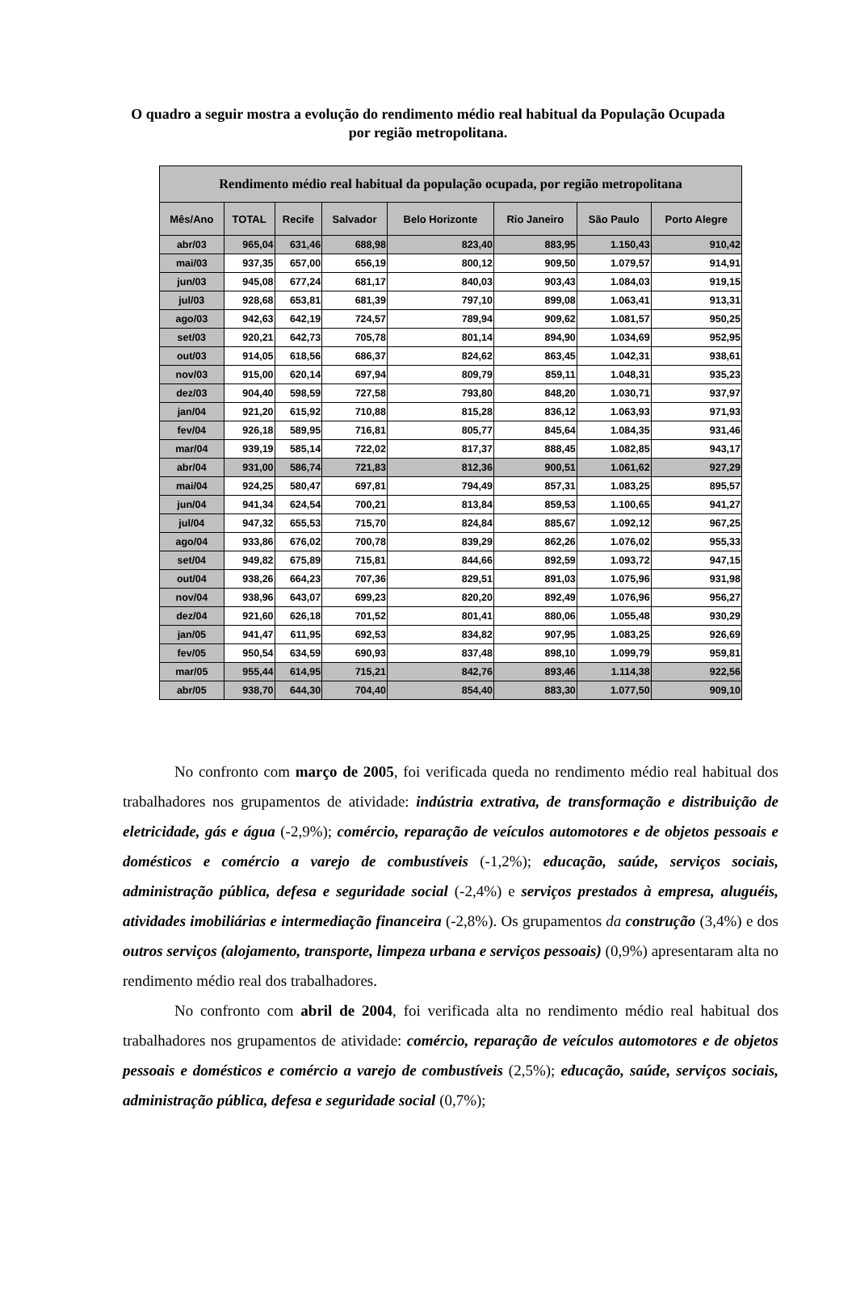O quadro a seguir mostra a evolução do rendimento médio real habitual da População Ocupada por região metropolitana.
| Rendimento médio real habitual da população ocupada, por região metropolitana | | | | | | | |
| --- | --- | --- | --- | --- | --- | --- | --- |
| Mês/Ano | TOTAL | Recife | Salvador | Belo Horizonte | Rio Janeiro | São Paulo | Porto Alegre |
| abr/03 | 965,04 | 631,46 | 688,98 | 823,40 | 883,95 | 1.150,43 | 910,42 |
| mai/03 | 937,35 | 657,00 | 656,19 | 800,12 | 909,50 | 1.079,57 | 914,91 |
| jun/03 | 945,08 | 677,24 | 681,17 | 840,03 | 903,43 | 1.084,03 | 919,15 |
| jul/03 | 928,68 | 653,81 | 681,39 | 797,10 | 899,08 | 1.063,41 | 913,31 |
| ago/03 | 942,63 | 642,19 | 724,57 | 789,94 | 909,62 | 1.081,57 | 950,25 |
| set/03 | 920,21 | 642,73 | 705,78 | 801,14 | 894,90 | 1.034,69 | 952,95 |
| out/03 | 914,05 | 618,56 | 686,37 | 824,62 | 863,45 | 1.042,31 | 938,61 |
| nov/03 | 915,00 | 620,14 | 697,94 | 809,79 | 859,11 | 1.048,31 | 935,23 |
| dez/03 | 904,40 | 598,59 | 727,58 | 793,80 | 848,20 | 1.030,71 | 937,97 |
| jan/04 | 921,20 | 615,92 | 710,88 | 815,28 | 836,12 | 1.063,93 | 971,93 |
| fev/04 | 926,18 | 589,95 | 716,81 | 805,77 | 845,64 | 1.084,35 | 931,46 |
| mar/04 | 939,19 | 585,14 | 722,02 | 817,37 | 888,45 | 1.082,85 | 943,17 |
| abr/04 | 931,00 | 586,74 | 721,83 | 812,36 | 900,51 | 1.061,62 | 927,29 |
| mai/04 | 924,25 | 580,47 | 697,81 | 794,49 | 857,31 | 1.083,25 | 895,57 |
| jun/04 | 941,34 | 624,54 | 700,21 | 813,84 | 859,53 | 1.100,65 | 941,27 |
| jul/04 | 947,32 | 655,53 | 715,70 | 824,84 | 885,67 | 1.092,12 | 967,25 |
| ago/04 | 933,86 | 676,02 | 700,78 | 839,29 | 862,26 | 1.076,02 | 955,33 |
| set/04 | 949,82 | 675,89 | 715,81 | 844,66 | 892,59 | 1.093,72 | 947,15 |
| out/04 | 938,26 | 664,23 | 707,36 | 829,51 | 891,03 | 1.075,96 | 931,98 |
| nov/04 | 938,96 | 643,07 | 699,23 | 820,20 | 892,49 | 1.076,96 | 956,27 |
| dez/04 | 921,60 | 626,18 | 701,52 | 801,41 | 880,06 | 1.055,48 | 930,29 |
| jan/05 | 941,47 | 611,95 | 692,53 | 834,82 | 907,95 | 1.083,25 | 926,69 |
| fev/05 | 950,54 | 634,59 | 690,93 | 837,48 | 898,10 | 1.099,79 | 959,81 |
| mar/05 | 955,44 | 614,95 | 715,21 | 842,76 | 893,46 | 1.114,38 | 922,56 |
| abr/05 | 938,70 | 644,30 | 704,40 | 854,40 | 883,30 | 1.077,50 | 909,10 |
No confronto com março de 2005, foi verificada queda no rendimento médio real habitual dos trabalhadores nos grupamentos de atividade: indústria extrativa, de transformação e distribuição de eletricidade, gás e água (-2,9%); comércio, reparação de veículos automotores e de objetos pessoais e domésticos e comércio a varejo de combustíveis (-1,2%); educação, saúde, serviços sociais, administração pública, defesa e seguridade social (-2,4%) e serviços prestados à empresa, aluguéis, atividades imobiliárias e intermediação financeira (-2,8%). Os grupamentos da construção (3,4%) e dos outros serviços (alojamento, transporte, limpeza urbana e serviços pessoais) (0,9%) apresentaram alta no rendimento médio real dos trabalhadores.
No confronto com abril de 2004, foi verificada alta no rendimento médio real habitual dos trabalhadores nos grupamentos de atividade: comércio, reparação de veículos automotores e de objetos pessoais e domésticos e comércio a varejo de combustíveis (2,5%); educação, saúde, serviços sociais, administração pública, defesa e seguridade social (0,7%);